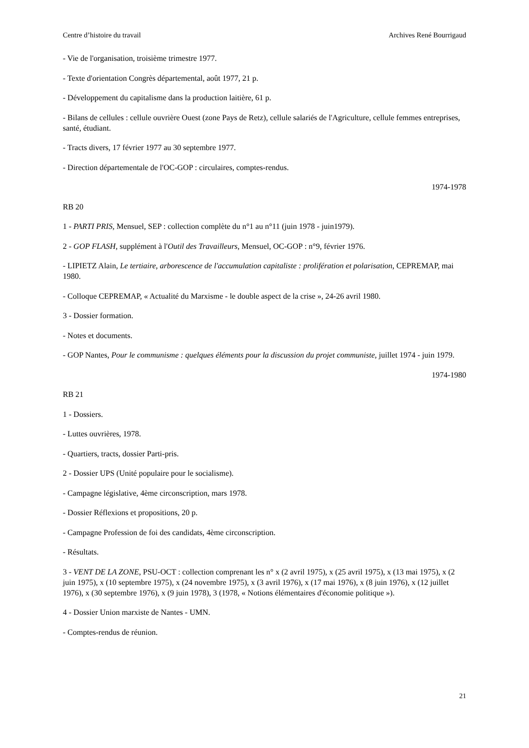Centre d’histoire du travail Archives René Bourrigaud
- Vie de l'organisation, troisième trimestre 1977.
- Texte d'orientation Congrès départemental, août 1977, 21 p.
- Développement du capitalisme dans la production laitière, 61 p.
- Bilans de cellules : cellule ouvrière Ouest (zone Pays de Retz), cellule salariés de l'Agriculture, cellule femmes entreprises, santé, étudiant.
- Tracts divers, 17 février 1977 au 30 septembre 1977.
- Direction départementale de l'OC-GOP : circulaires, comptes-rendus.
1974-1978
RB 20
1 - PARTI PRIS, Mensuel, SEP : collection complète du n°1 au n°11 (juin 1978 - juin1979).
2 - GOP FLASH, supplément à l'Outil des Travailleurs, Mensuel, OC-GOP : n°9, février 1976.
- LIPIETZ Alain, Le tertiaire, arborescence de l'accumulation capitaliste : prolifération et polarisation, CEPREMAP, mai 1980.
- Colloque CEPREMAP, « Actualité du Marxisme - le double aspect de la crise », 24-26 avril 1980.
3 - Dossier formation.
- Notes et documents.
- GOP Nantes, Pour le communisme : quelques éléments pour la discussion du projet communiste, juillet 1974 - juin 1979.
1974-1980
RB 21
1 - Dossiers.
- Luttes ouvrières, 1978.
- Quartiers, tracts, dossier Parti-pris.
2 - Dossier UPS (Unité populaire pour le socialisme).
- Campagne législative, 4ème circonscription, mars 1978.
- Dossier Réflexions et propositions, 20 p.
- Campagne Profession de foi des candidats, 4ème circonscription.
- Résultats.
3 - VENT DE LA ZONE, PSU-OCT : collection comprenant les n° x (2 avril 1975), x (25 avril 1975), x (13 mai 1975), x (2 juin 1975), x (10 septembre 1975), x (24 novembre 1975), x (3 avril 1976), x (17 mai 1976), x (8 juin 1976), x (12 juillet 1976), x (30 septembre 1976), x (9 juin 1978), 3 (1978, « Notions élémentaires d'économie politique »).
4 - Dossier Union marxiste de Nantes - UMN.
- Comptes-rendus de réunion.
21